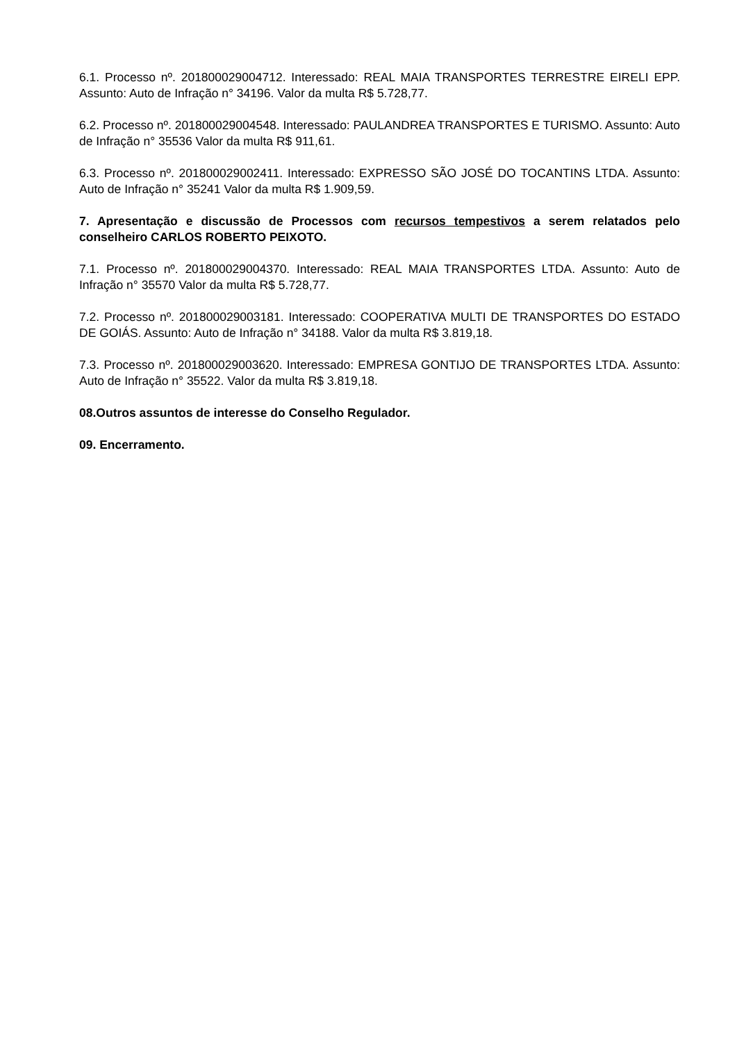6.1. Processo nº. 201800029004712. Interessado: REAL MAIA TRANSPORTES TERRESTRE EIRELI EPP. Assunto: Auto de Infração n° 34196. Valor da multa R$ 5.728,77.
6.2. Processo nº. 201800029004548. Interessado: PAULANDREA TRANSPORTES E TURISMO. Assunto: Auto de Infração n° 35536 Valor da multa R$ 911,61.
6.3. Processo nº. 201800029002411. Interessado: EXPRESSO SÃO JOSÉ DO TOCANTINS LTDA. Assunto: Auto de Infração n° 35241 Valor da multa R$ 1.909,59.
7. Apresentação e discussão de Processos com recursos tempestivos a serem relatados pelo conselheiro CARLOS ROBERTO PEIXOTO.
7.1. Processo nº. 201800029004370. Interessado: REAL MAIA TRANSPORTES LTDA. Assunto: Auto de Infração n° 35570 Valor da multa R$ 5.728,77.
7.2. Processo nº. 201800029003181. Interessado: COOPERATIVA MULTI DE TRANSPORTES DO ESTADO DE GOIÁS. Assunto: Auto de Infração n° 34188. Valor da multa R$ 3.819,18.
7.3. Processo nº. 201800029003620. Interessado: EMPRESA GONTIJO DE TRANSPORTES LTDA. Assunto: Auto de Infração n° 35522. Valor da multa R$ 3.819,18.
08.Outros assuntos de interesse do Conselho Regulador.
09. Encerramento.